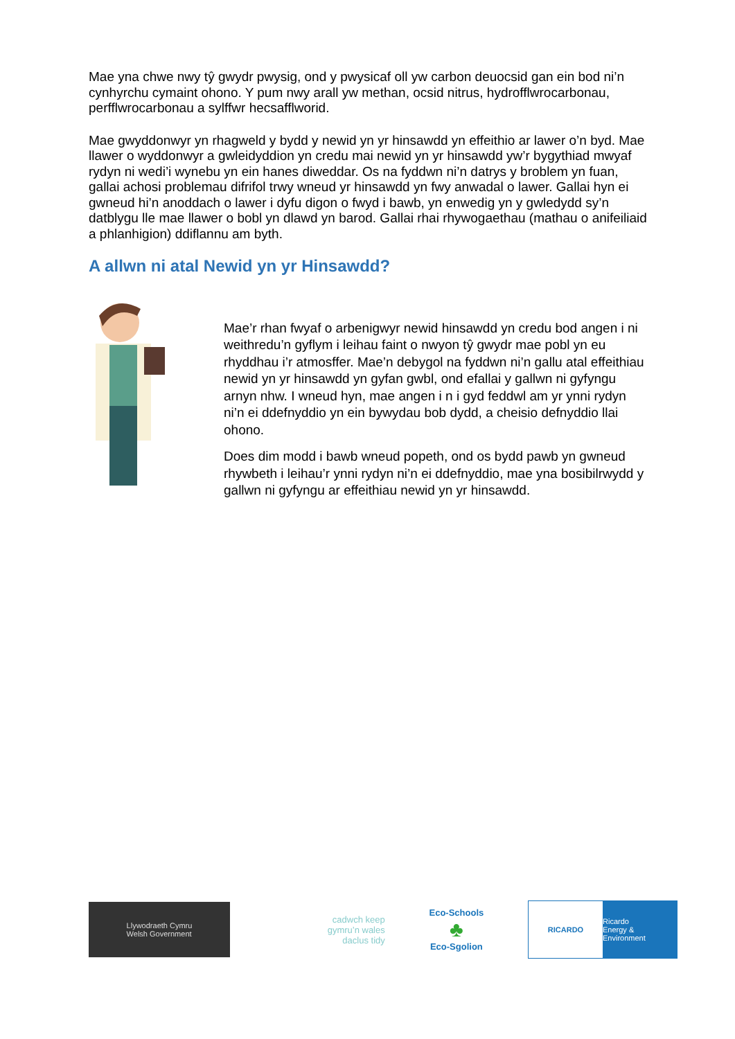Mae yna chwe nwy tŷ gwydr pwysig, ond y pwysicaf oll yw carbon deuocsid gan ein bod ni’n cynhyrchu cymaint ohono. Y pum nwy arall yw methan, ocsid nitrus, hydrofflwrocarbonau, perfflwrocarbonau a sylffwr hecsafflworid.
Mae gwyddonwyr yn rhagweld y bydd y newid yn yr hinsawdd yn effeithio ar lawer o’n byd. Mae llawer o wyddonwyr a gwleidyddion yn credu mai newid yn yr hinsawdd yw’r bygythiad mwyaf rydyn ni wedi’i wynebu yn ein hanes diweddar. Os na fyddwn ni’n datrys y broblem yn fuan, gallai achosi problemau difrifol trwy wneud yr hinsawdd yn fwy anwadal o lawer. Gallai hyn ei gwneud hi’n anoddach o lawer i dyfu digon o fwyd i bawb, yn enwedig yn y gwledydd sy’n datblygu lle mae llawer o bobl yn dlawd yn barod. Gallai rhai rhywogaethau (mathau o anifeiliaid a phlanhigion) ddiflannu am byth.
A allwn ni atal Newid yn yr Hinsawdd?
Mae’r rhan fwyaf o arbenigwyr newid hinsawdd yn credu bod angen i ni weithredu’n gyflym i leihau faint o nwyon tŷ gwydr mae pobl yn eu rhyddhau i’r atmosffer. Mae’n debygol na fyddwn ni’n gallu atal effeithiau newid yn yr hinsawdd yn gyfan gwbl, ond efallai y gallwn ni gyfyngu arnyn nhw. I wneud hyn, mae angen i n i gyd feddwl am yr ynni rydyn ni’n ei ddefnyddio yn ein bywydau bob dydd, a cheisio defnyddio llai ohono.
Does dim modd i bawb wneud popeth, ond os bydd pawb yn gwneud rhywbeth i leihau’r ynni rydyn ni’n ei ddefnyddio, mae yna bosibilrwydd y gallwn ni gyfyngu ar effeithiau newid yn yr hinsawdd.
Llywodraeth Cymru
Welsh Government
cadwch keep
gymru’n wales
daclus tidy
Eco-Schools
♣
Eco-Sgolion
RICARDO Ricardo
Energy & Environment